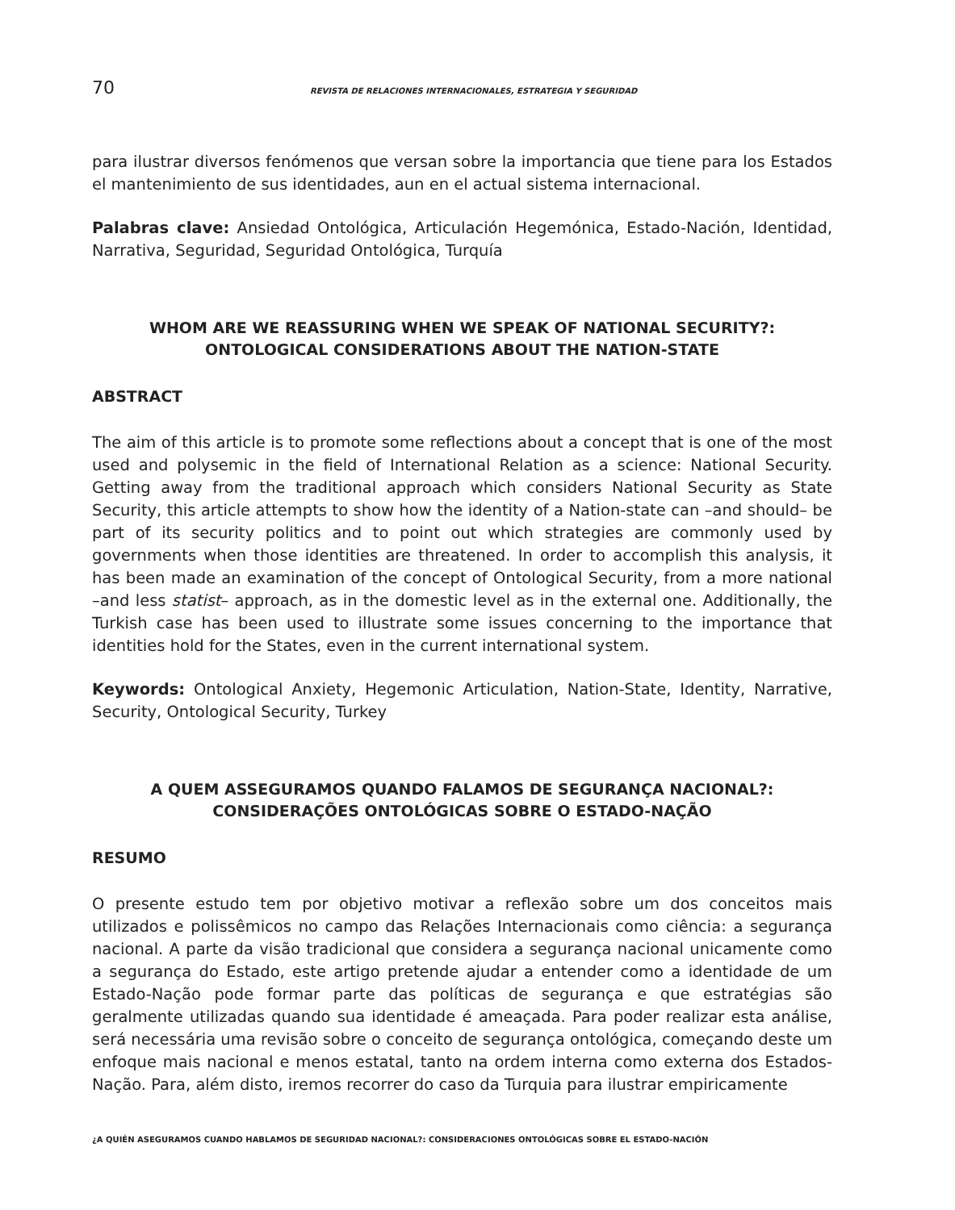70 REVISTA DE RELACIONES INTERNACIONALES, ESTRATEGIA Y SEGURIDAD
para ilustrar diversos fenómenos que versan sobre la importancia que tiene para los Estados el mantenimiento de sus identidades, aun en el actual sistema internacional.
Palabras clave: Ansiedad Ontológica, Articulación Hegemónica, Estado-Nación, Identidad, Narrativa, Seguridad, Seguridad Ontológica, Turquía
WHOM ARE WE REASSURING WHEN WE SPEAK OF NATIONAL SECURITY?:
ONTOLOGICAL CONSIDERATIONS ABOUT THE NATION-STATE
ABSTRACT
The aim of this article is to promote some reflections about a concept that is one of the most used and polysemic in the field of International Relation as a science: National Security. Getting away from the traditional approach which considers National Security as State Security, this article attempts to show how the identity of a Nation-state can –and should– be part of its security politics and to point out which strategies are commonly used by governments when those identities are threatened. In order to accomplish this analysis, it has been made an examination of the concept of Ontological Security, from a more national –and less statist– approach, as in the domestic level as in the external one. Additionally, the Turkish case has been used to illustrate some issues concerning to the importance that identities hold for the States, even in the current international system.
Keywords: Ontological Anxiety, Hegemonic Articulation, Nation-State, Identity, Narrative, Security, Ontological Security, Turkey
A QUEM ASSEGURAMOS QUANDO FALAMOS DE SEGURANÇA NACIONAL?:
CONSIDERAÇÕES ONTOLÓGICAS SOBRE O ESTADO-NAÇÃO
RESUMO
O presente estudo tem por objetivo motivar a reflexão sobre um dos conceitos mais utilizados e polissêmicos no campo das Relações Internacionais como ciência: a segurança nacional. A parte da visão tradicional que considera a segurança nacional unicamente como a segurança do Estado, este artigo pretende ajudar a entender como a identidade de um Estado-Nação pode formar parte das políticas de segurança e que estratégias são geralmente utilizadas quando sua identidade é ameaçada. Para poder realizar esta análise, será necessária uma revisão sobre o conceito de segurança ontológica, começando deste um enfoque mais nacional e menos estatal, tanto na ordem interna como externa dos Estados-Nação. Para, além disto, iremos recorrer do caso da Turquia para ilustrar empiricamente
¿A QUIÉN ASEGURAMOS CUANDO HABLAMOS DE SEGURIDAD NACIONAL?: CONSIDERACIONES ONTOLÓGICAS SOBRE EL ESTADO-NACIÓN